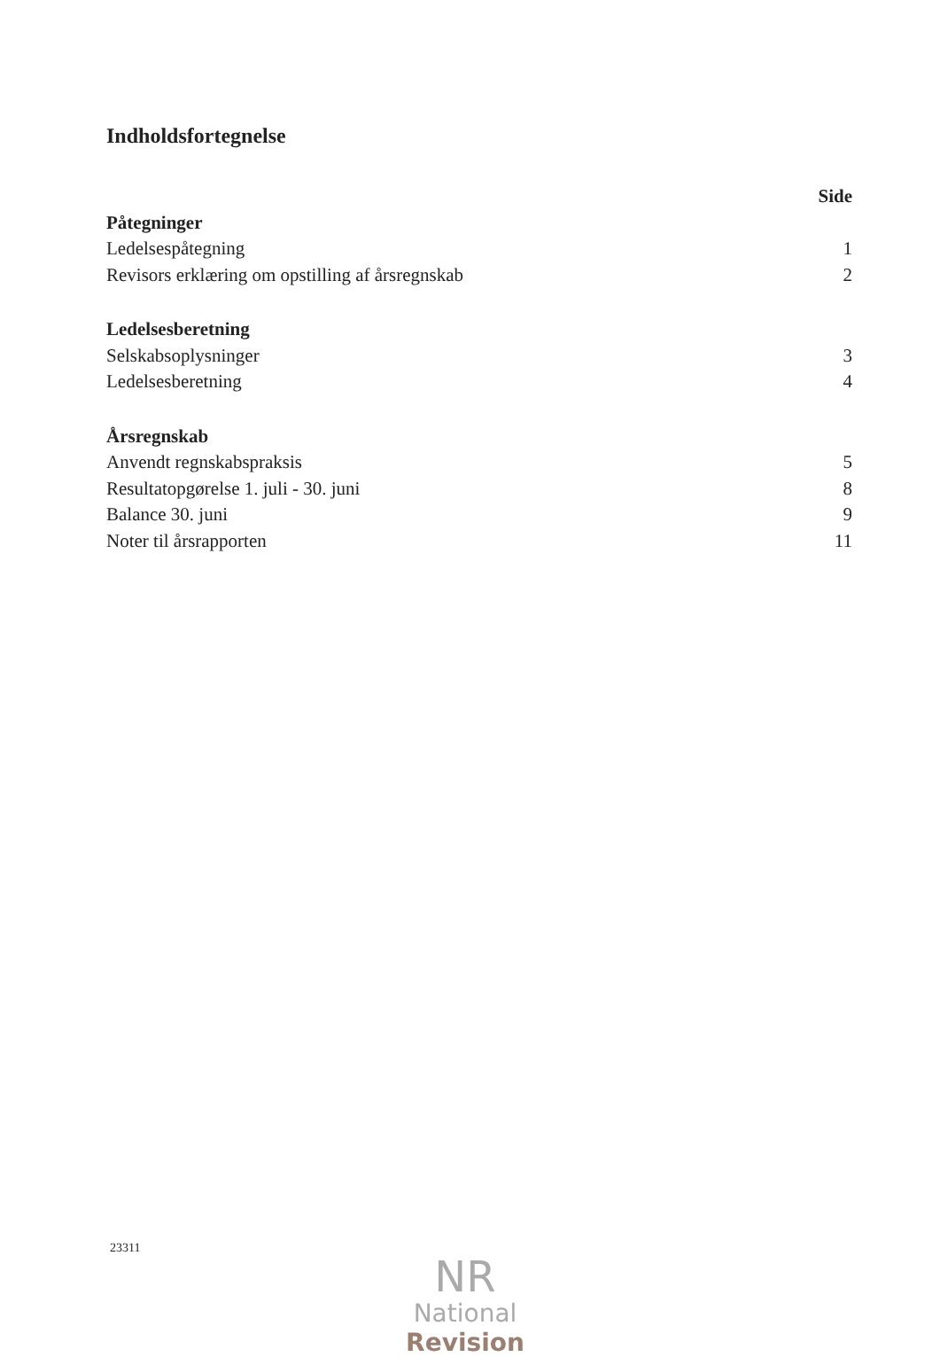Indholdsfortegnelse
Side
Påtegninger
Ledelsespåtegning 1
Revisors erklæring om opstilling af årsregnskab 2
Ledelsesberetning
Selskabsoplysninger 3
Ledelsesberetning 4
Årsregnskab
Anvendt regnskabspraksis 5
Resultatopgørelse 1. juli - 30. juni 8
Balance 30. juni 9
Noter til årsrapporten 11
23311
NR
National Revision